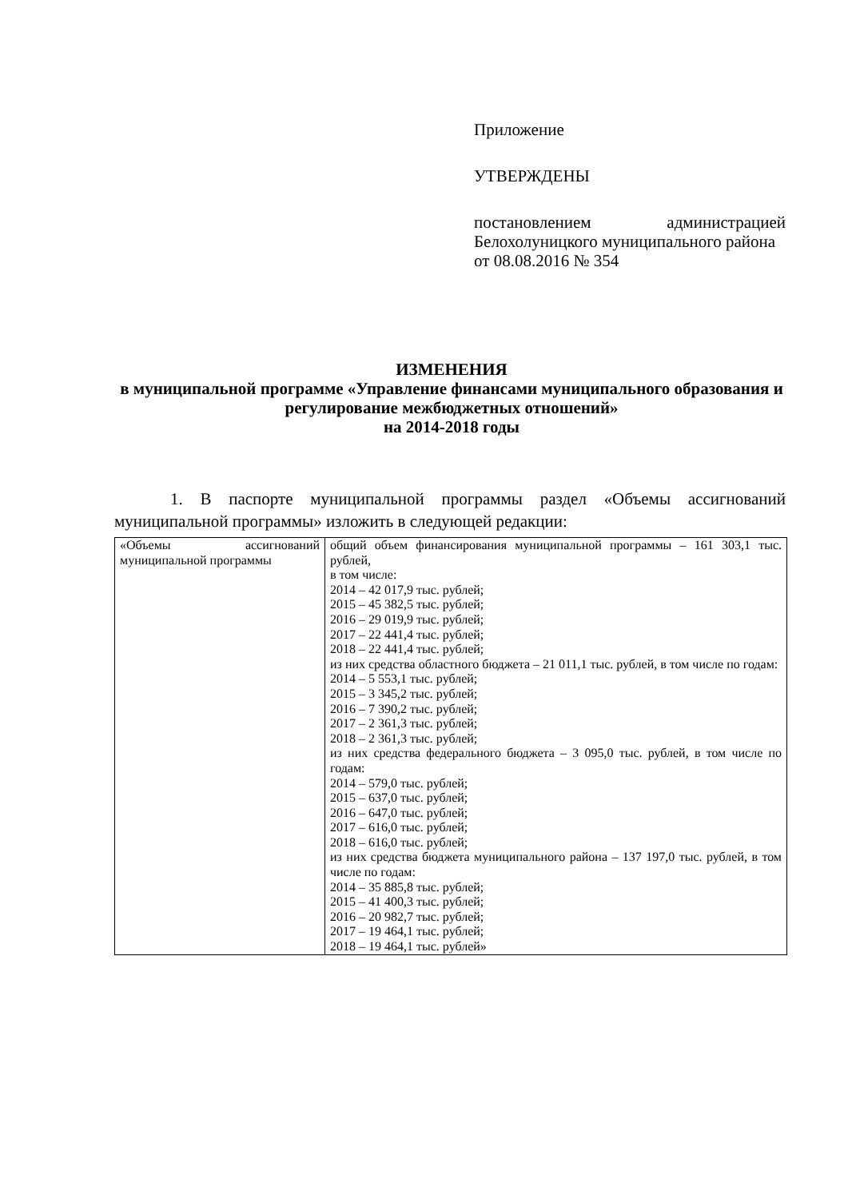Приложение
УТВЕРЖДЕНЫ
постановлением администрацией Белохолуницкого муниципального района
от 08.08.2016 № 354
ИЗМЕНЕНИЯ
в муниципальной программе «Управление финансами муниципального образования и регулирование межбюджетных отношений»
на 2014-2018 годы
1. В паспорте муниципальной программы раздел «Объемы ассигнований муниципальной программы» изложить в следующей редакции:
| «Объемы ассигнований муниципальной программы | общий объем финансирования муниципальной программы – 161 303,1 тыс. рублей, в том числе: 2014 – 42 017,9 тыс. рублей; 2015 – 45 382,5 тыс. рублей; 2016 – 29 019,9 тыс. рублей; 2017 – 22 441,4 тыс. рублей; 2018 – 22 441,4 тыс. рублей; из них средства областного бюджета – 21 011,1 тыс. рублей, в том числе по годам: 2014 – 5 553,1 тыс. рублей; 2015 – 3 345,2 тыс. рублей; 2016 – 7 390,2 тыс. рублей; 2017 – 2 361,3 тыс. рублей; 2018 – 2 361,3 тыс. рублей; из них средства федерального бюджета – 3 095,0 тыс. рублей, в том числе по годам: 2014 – 579,0 тыс. рублей; 2015 – 637,0 тыс. рублей; 2016 – 647,0 тыс. рублей; 2017 – 616,0 тыс. рублей; 2018 – 616,0 тыс. рублей; из них средства бюджета муниципального района – 137 197,0 тыс. рублей, в том числе по годам: 2014 – 35 885,8 тыс. рублей; 2015 – 41 400,3 тыс. рублей; 2016 – 20 982,7 тыс. рублей; 2017 – 19 464,1 тыс. рублей; 2018 – 19 464,1 тыс. рублей» |